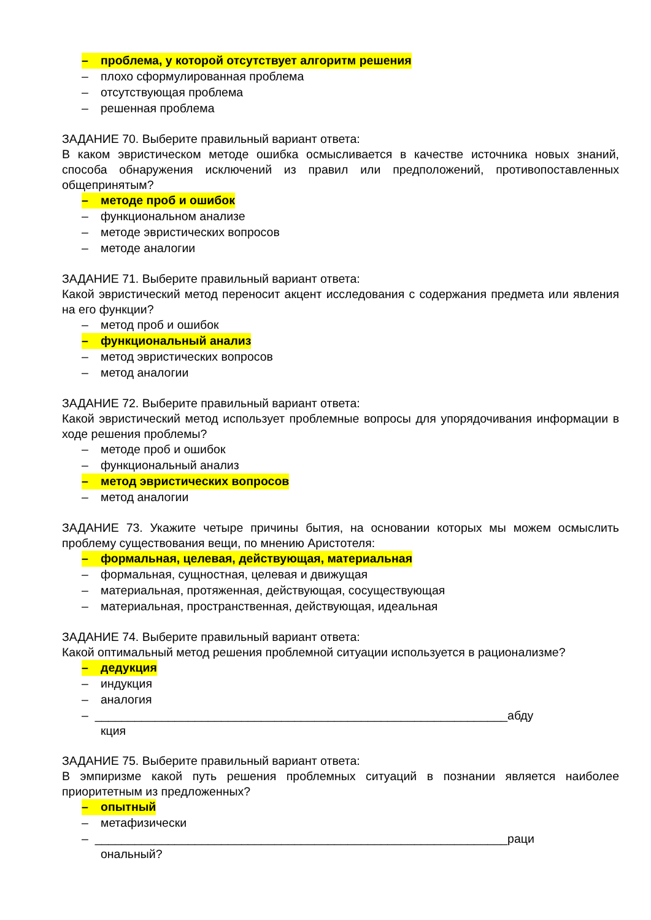– проблема, у которой отсутствует алгоритм решения
– плохо сформулированная проблема
– отсутствующая проблема
– решенная проблема
ЗАДАНИЕ 70. Выберите правильный вариант ответа:
В каком эвристическом методе ошибка осмысливается в качестве источника новых знаний, способа обнаружения исключений из правил или предположений, противопоставленных общепринятым?
– методе проб и ошибок
– функциональном анализе
– методе эвристических вопросов
– методе аналогии
ЗАДАНИЕ 71. Выберите правильный вариант ответа:
Какой эвристический метод переносит акцент исследования с содержания предмета или явления на его функции?
– метод проб и ошибок
– функциональный анализ
– метод эвристических вопросов
– метод аналогии
ЗАДАНИЕ 72. Выберите правильный вариант ответа:
Какой эвристический метод использует проблемные вопросы для упорядочивания информации в ходе решения проблемы?
– методе проб и ошибок
– функциональный анализ
– метод эвристических вопросов
– метод аналогии
ЗАДАНИЕ 73. Укажите четыре причины бытия, на основании которых мы можем осмыслить проблему существования вещи, по мнению Аристотеля:
– формальная, целевая, действующая, материальная
– формальная, сущностная, целевая и движущая
– материальная, протяженная, действующая, сосуществующая
– материальная, пространственная, действующая, идеальная
ЗАДАНИЕ 74. Выберите правильный вариант ответа:
Какой оптимальный метод решения проблемной ситуации используется в рационализме?
– дедукция
– индукция
– аналогия
– ______________________________________________________________абду
кция
ЗАДАНИЕ 75. Выберите правильный вариант ответа:
В эмпиризме какой путь решения проблемных ситуаций в познании является наиболее приоритетным из предложенных?
– опытный
– метафизически
– ______________________________________________________________раци
ональный?